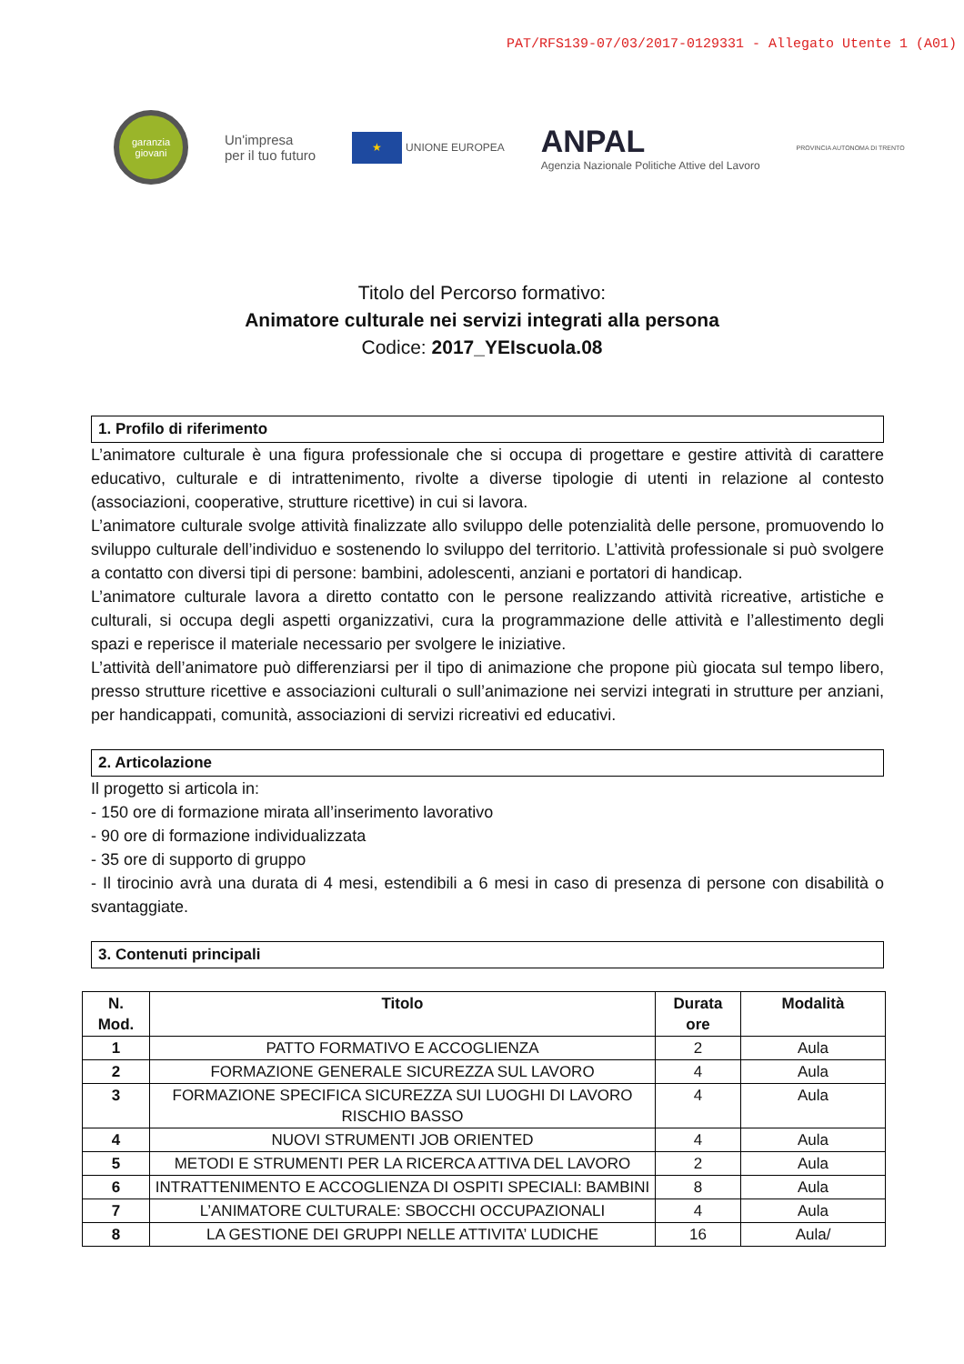PAT/RFS139-07/03/2017-0129331 - Allegato Utente 1 (A01)
garanzia giovani
Un'impresa
per il tuo futuro
★
UNIONE EUROPEA
ANPAL
Agenzia Nazionale Politiche Attive del Lavoro
PROVINCIA AUTONOMA DI TRENTO
Titolo del Percorso formativo:
Animatore culturale nei servizi integrati alla persona
Codice: 2017_YEIscuola.08
1. Profilo di riferimento
L’animatore culturale è una figura professionale che si occupa di progettare e gestire attività di carattere educativo, culturale e di intrattenimento, rivolte a diverse tipologie di utenti in relazione al contesto (associazioni, cooperative, strutture ricettive) in cui si lavora.
L’animatore culturale svolge attività finalizzate allo sviluppo delle potenzialità delle persone, promuovendo lo sviluppo culturale dell’individuo e sostenendo lo sviluppo del territorio. L’attività professionale si può svolgere a contatto con diversi tipi di persone: bambini, adolescenti, anziani e portatori di handicap.
L’animatore culturale lavora a diretto contatto con le persone realizzando attività ricreative, artistiche e culturali, si occupa degli aspetti organizzativi, cura la programmazione delle attività e l’allestimento degli spazi e reperisce il materiale necessario per svolgere le iniziative.
L’attività dell’animatore può differenziarsi per il tipo di animazione che propone più giocata sul tempo libero, presso strutture ricettive e associazioni culturali o sull’animazione nei servizi integrati in strutture per anziani, per handicappati, comunità, associazioni di servizi ricreativi ed educativi.
2. Articolazione
Il progetto si articola in:
- 150 ore di formazione mirata all’inserimento lavorativo
- 90 ore di formazione individualizzata
- 35 ore di supporto di gruppo
- Il tirocinio avrà una durata di 4 mesi, estendibili a 6 mesi in caso di presenza di persone con disabilità o svantaggiate.
3. Contenuti principali
| N. Mod. | Titolo | Durata ore | Modalità |
| --- | --- | --- | --- |
| 1 | PATTO FORMATIVO E ACCOGLIENZA | 2 | Aula |
| 2 | FORMAZIONE GENERALE SICUREZZA SUL LAVORO | 4 | Aula |
| 3 | FORMAZIONE SPECIFICA SICUREZZA SUI LUOGHI DI LAVORO RISCHIO BASSO | 4 | Aula |
| 4 | NUOVI STRUMENTI JOB ORIENTED | 4 | Aula |
| 5 | METODI E STRUMENTI PER LA RICERCA ATTIVA DEL LAVORO | 2 | Aula |
| 6 | INTRATTENIMENTO E ACCOGLIENZA DI OSPITI SPECIALI: BAMBINI | 8 | Aula |
| 7 | L’ANIMATORE CULTURALE: SBOCCHI OCCUPAZIONALI | 4 | Aula |
| 8 | LA GESTIONE DEI GRUPPI NELLE ATTIVITA’ LUDICHE | 16 | Aula/ |